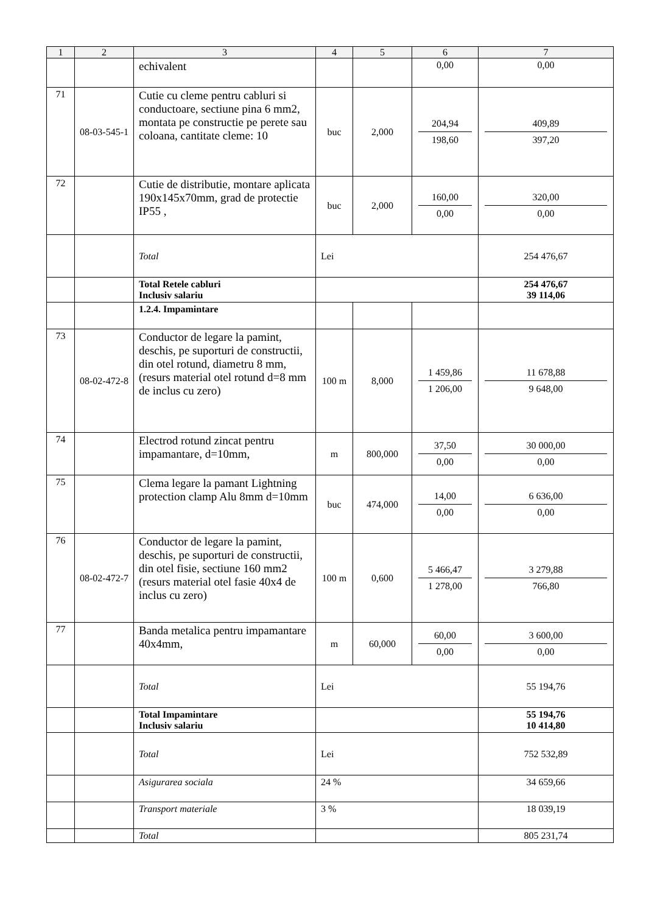| 1 | 2 | 3 | 4 | 5 | 6 | 7 |
| --- | --- | --- | --- | --- | --- | --- |
| | | echivalent | | | 0,00 | 0,00 |
| 71 | 08-03-545-1 | Cutie cu cleme pentru cabluri si conductoare, sectiune pina 6 mm2, montata pe constructie pe perete sau coloana, cantitate cleme: 10 | buc | 2,000 | 204,94 198,60 | 409,89 397,20 |
| 72 | | Cutie de distributie, montare aplicata 190x145x70mm, grad de protectie IP55 , | buc | 2,000 | 160,00 0,00 | 320,00 0,00 |
| | | Total | Lei | | | 254 476,67 |
| | | Total Retele cabluri Inclusiv salariu | | | | 254 476,67 39 114,06 |
| | | 1.2.4. Impamintare | | | | |
| 73 | 08-02-472-8 | Conductor de legare la pamint, deschis, pe suporturi de constructii, din otel rotund, diametru 8 mm, (resurs material otel rotund d=8 mm de inclus cu zero) | 100 m | 8,000 | 1 459,86 1 206,00 | 11 678,88 9 648,00 |
| 74 | | Electrod rotund zincat pentru impamantare, d=10mm, | m | 800,000 | 37,50 0,00 | 30 000,00 0,00 |
| 75 | | Clema legare la pamant Lightning protection clamp Alu 8mm d=10mm | buc | 474,000 | 14,00 0,00 | 6 636,00 0,00 |
| 76 | 08-02-472-7 | Conductor de legare la pamint, deschis, pe suporturi de constructii, din otel fisie, sectiune 160 mm2 (resurs material otel fasie 40x4 de inclus cu zero) | 100 m | 0,600 | 5 466,47 1 278,00 | 3 279,88 766,80 |
| 77 | | Banda metalica pentru impamantare 40x4mm, | m | 60,000 | 60,00 0,00 | 3 600,00 0,00 |
| | | Total | Lei | | | 55 194,76 |
| | | Total Impamintare Inclusiv salariu | | | | 55 194,76 10 414,80 |
| | | Total | Lei | | | 752 532,89 |
| | | Asigurarea sociala | 24 % | | | 34 659,66 |
| | | Transport materiale | 3 % | | | 18 039,19 |
| | | Total | | | | 805 231,74 |